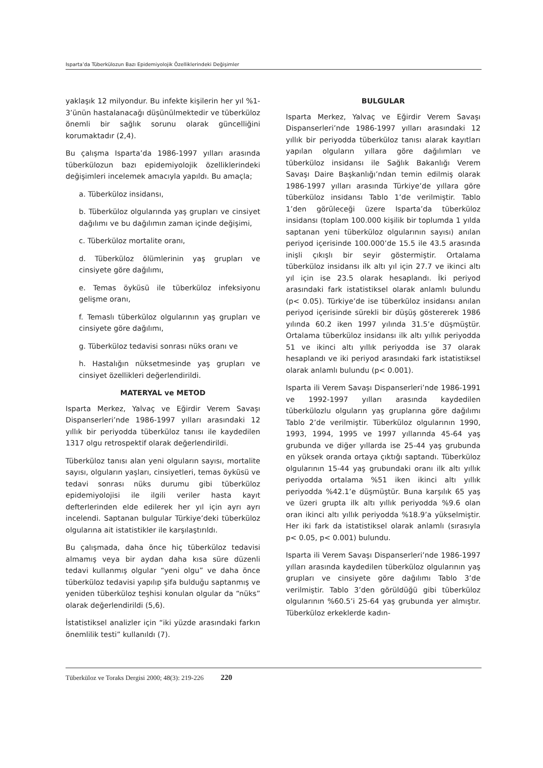Isparta’da Tüberkülozun Bazı Epidemiyolojik Özelliklerindeki Değişimler
yaklaşık 12 milyondur. Bu infekte kişilerin her yıl %1-3’ünün hastalanacağı düşünülmektedir ve tüberküloz önemli bir sağlık sorunu olarak güncelliğini korumaktadır (2,4).
Bu çalışma Isparta’da 1986-1997 yılları arasında tüberkülozun bazı epidemiyolojik özelliklerindeki değişimleri incelemek amacıyla yapıldı. Bu amaçla;
a. Tüberküloz insidansı,
b. Tüberküloz olgularında yaş grupları ve cinsiyet dağılımı ve bu dağılımın zaman içinde değişimi,
c. Tüberküloz mortalite oranı,
d. Tüberküloz ölümlerinin yaş grupları ve cinsiyete göre dağılımı,
e. Temas öyküsü ile tüberküloz infeksiyonu gelişme oranı,
f. Temaslı tüberküloz olgularının yaş grupları ve cinsiyete göre dağılımı,
g. Tüberküloz tedavisi sonrası nüks oranı ve
h. Hastalığın nüksetmesinde yaş grupları ve cinsiyet özellikleri değerlendirildi.
MATERYAL ve METOD
Isparta Merkez, Yalvaç ve Eğirdir Verem Savaşı Dispanserleri’nde 1986-1997 yılları arasındaki 12 yıllık bir periyodda tüberküloz tanısı ile kaydedilen 1317 olgu retrospektif olarak değerlendirildi.
Tüberküloz tanısı alan yeni olguların sayısı, mortalite sayısı, olguların yaşları, cinsiyetleri, temas öyküsü ve tedavi sonrası nüks durumu gibi tüberküloz epidemiyolojisi ile ilgili veriler hasta kayıt defterlerinden elde edilerek her yıl için ayrı ayrı incelendi. Saptanan bulgular Türkiye’deki tüberküloz olgularına ait istatistikler ile karşılaştırıldı.
Bu çalışmada, daha önce hiç tüberküloz tedavisi almamış veya bir aydan daha kısa süre düzenli tedavi kullanmış olgular “yeni olgu” ve daha önce tüberküloz tedavisi yapılıp şifa bulduğu saptanmış ve yeniden tüberküloz teşhisi konulan olgular da “nüks” olarak değerlendirildi (5,6).
İstatistiksel analizler için “iki yüzde arasındaki farkın önemlilik testi” kullanıldı (7).
BULGULAR
Isparta Merkez, Yalvaç ve Eğirdir Verem Savaşı Dispanserleri’nde 1986-1997 yılları arasındaki 12 yıllık bir periyodda tüberküloz tanısı alarak kayıtları yapılan olguların yıllara göre dağılımları ve tüberküloz insidansı ile Sağlık Bakanlığı Verem Savaşı Daire Başkanlığı’ndan temin edilmiş olarak 1986-1997 yılları arasında Türkiye’de yıllara göre tüberküloz insidansı Tablo 1’de verilmiştir. Tablo 1’den görüleceği üzere Isparta’da tüberküloz insidansı (toplam 100.000 kişilik bir toplumda 1 yılda saptanan yeni tüberküloz olgularının sayısı) anılan periyod içerisinde 100.000’de 15.5 ile 43.5 arasında inişli çıkışlı bir seyir göstermiştir. Ortalama tüberküloz insidansı ilk altı yıl için 27.7 ve ikinci altı yıl için ise 23.5 olarak hesaplandı. İki periyod arasındaki fark istatistiksel olarak anlamlı bulundu (p< 0.05). Türkiye’de ise tüberküloz insidansı anılan periyod içerisinde sürekli bir düşüş göstererek 1986 yılında 60.2 iken 1997 yılında 31.5’e düşmüştür. Ortalama tüberküloz insidansı ilk altı yıllık periyodda 51 ve ikinci altı yıllık periyodda ise 37 olarak hesaplandı ve iki periyod arasındaki fark istatistiksel olarak anlamlı bulundu (p< 0.001).
Isparta ili Verem Savaşı Dispanserleri’nde 1986-1991 ve 1992-1997 yılları arasında kaydedilen tüberkülozlu olguların yaş gruplarına göre dağılımı Tablo 2’de verilmiştir. Tüberküloz olgularının 1990, 1993, 1994, 1995 ve 1997 yıllarında 45-64 yaş grubunda ve diğer yıllarda ise 25-44 yaş grubunda en yüksek oranda ortaya çıktığı saptandı. Tüberküloz olgularının 15-44 yaş grubundaki oranı ilk altı yıllık periyodda ortalama %51 iken ikinci altı yıllık periyodda %42.1’e düşmüştür. Buna karşılık 65 yaş ve üzeri grupta ilk altı yıllık periyodda %9.6 olan oran ikinci altı yıllık periyodda %18.9’a yükselmiştir. Her iki fark da istatistiksel olarak anlamlı (sırasıyla p< 0.05, p< 0.001) bulundu.
Isparta ili Verem Savaşı Dispanserleri’nde 1986-1997 yılları arasında kaydedilen tüberküloz olgularının yaş grupları ve cinsiyete göre dağılımı Tablo 3’de verilmiştir. Tablo 3’den görüldüğü gibi tüberküloz olgularının %60.5’i 25-64 yaş grubunda yer almıştır. Tüberküloz erkeklerde kadın-
Tüberküloz ve Toraks Dergisi 2000; 48(3): 219-226 220